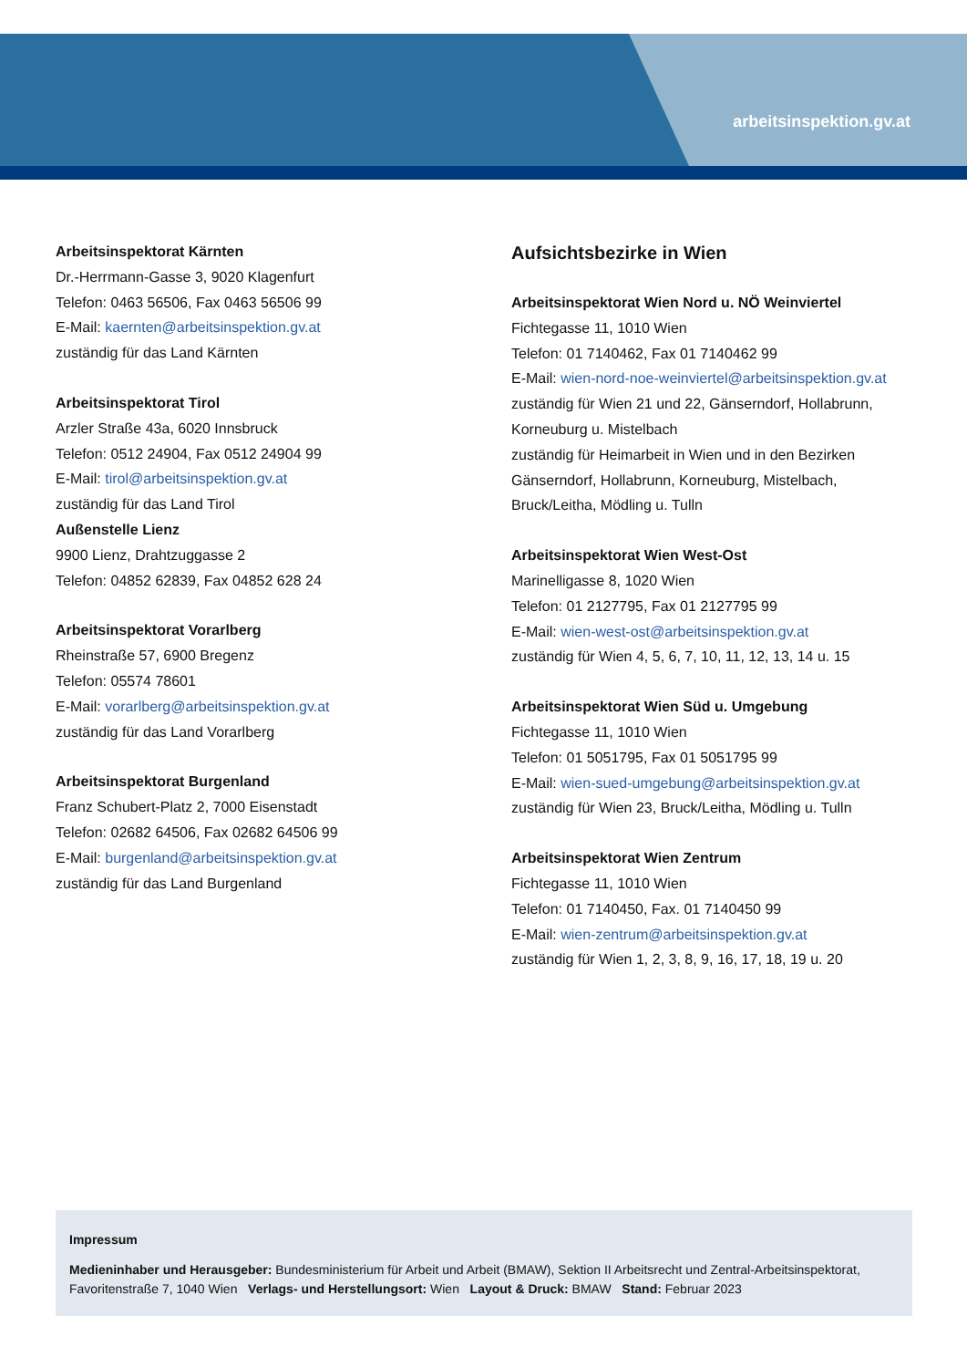arbeitsinspektion.gv.at
Arbeitsinspektorat Kärnten
Dr.-Herrmann-Gasse 3, 9020 Klagenfurt
Telefon: 0463 56506, Fax 0463 56506 99
E-Mail: kaernten@arbeitsinspektion.gv.at
zuständig für das Land Kärnten
Arbeitsinspektorat Tirol
Arzler Straße 43a, 6020 Innsbruck
Telefon: 0512 24904, Fax 0512 24904 99
E-Mail: tirol@arbeitsinspektion.gv.at
zuständig für das Land Tirol
Außenstelle Lienz
9900 Lienz, Drahtzuggasse 2
Telefon: 04852 62839, Fax 04852 628 24
Arbeitsinspektorat Vorarlberg
Rheinstraße 57, 6900 Bregenz
Telefon: 05574 78601
E-Mail: vorarlberg@arbeitsinspektion.gv.at
zuständig für das Land Vorarlberg
Arbeitsinspektorat Burgenland
Franz Schubert-Platz 2, 7000 Eisenstadt
Telefon: 02682 64506, Fax 02682 64506 99
E-Mail: burgenland@arbeitsinspektion.gv.at
zuständig für das Land Burgenland
Aufsichtsbezirke in Wien
Arbeitsinspektorat Wien Nord u. NÖ Weinviertel
Fichtegasse 11, 1010 Wien
Telefon: 01 7140462, Fax 01 7140462 99
E-Mail: wien-nord-noe-weinviertel@arbeitsinspektion.gv.at
zuständig für Wien 21 und 22, Gänserndorf, Hollabrunn, Korneuburg u. Mistelbach
zuständig für Heimarbeit in Wien und in den Bezirken Gänserndorf, Hollabrunn, Korneuburg, Mistelbach, Bruck/Leitha, Mödling u. Tulln
Arbeitsinspektorat Wien West-Ost
Marinelligasse 8, 1020 Wien
Telefon: 01 2127795, Fax 01 2127795 99
E-Mail: wien-west-ost@arbeitsinspektion.gv.at
zuständig für Wien 4, 5, 6, 7, 10, 11, 12, 13, 14 u. 15
Arbeitsinspektorat Wien Süd u. Umgebung
Fichtegasse 11, 1010 Wien
Telefon: 01 5051795, Fax 01 5051795 99
E-Mail: wien-sued-umgebung@arbeitsinspektion.gv.at
zuständig für Wien 23, Bruck/Leitha, Mödling u. Tulln
Arbeitsinspektorat Wien Zentrum
Fichtegasse 11, 1010 Wien
Telefon: 01 7140450, Fax. 01 7140450 99
E-Mail: wien-zentrum@arbeitsinspektion.gv.at
zuständig für Wien 1, 2, 3, 8, 9, 16, 17, 18, 19 u. 20
Impressum
Medieninhaber und Herausgeber: Bundesministerium für Arbeit und Arbeit (BMAW), Sektion II Arbeitsrecht und Zentral-Arbeitsinspek­torat, Favoritenstraße 7, 1040 Wien Verlags- und Herstellungsort: Wien Layout & Druck: BMAW Stand: Februar 2023